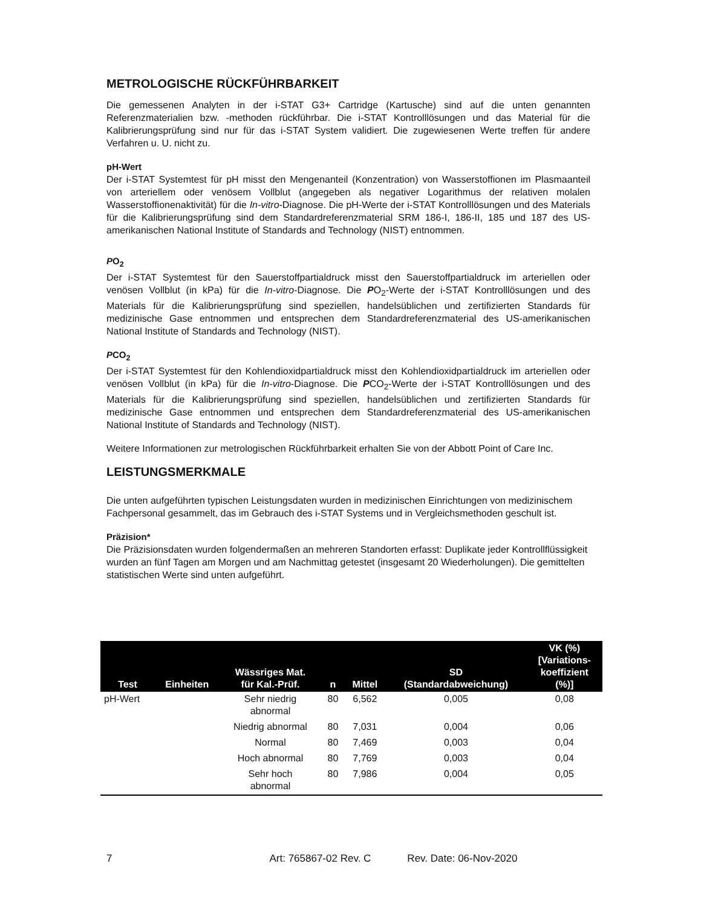METROLOGISCHE RÜCKFÜHRBARKEIT
Die gemessenen Analyten in der i-STAT G3+ Cartridge (Kartusche) sind auf die unten genannten Referenzmaterialien bzw. -methoden rückführbar. Die i-STAT Kontrolllösungen und das Material für die Kalibrierungsprüfung sind nur für das i-STAT System validiert. Die zugewiesenen Werte treffen für andere Verfahren u. U. nicht zu.
pH-Wert
Der i-STAT Systemtest für pH misst den Mengenanteil (Konzentration) von Wasserstoffionen im Plasmaanteil von arteriellem oder venösem Vollblut (angegeben als negativer Logarithmus der relativen molalen Wasserstoffionenaktivität) für die In-vitro-Diagnose. Die pH-Werte der i-STAT Kontrolllösungen und des Materials für die Kalibrierungsprüfung sind dem Standardreferenzmaterial SRM 186-I, 186-II, 185 und 187 des US-amerikanischen National Institute of Standards and Technology (NIST) entnommen.
PO<sub>2</sub>
Der i-STAT Systemtest für den Sauerstoffpartialdruck misst den Sauerstoffpartialdruck im arteriellen oder venösen Vollblut (in kPa) für die In-vitro-Diagnose. Die PO<sub>2</sub>-Werte der i-STAT Kontrolllösungen und des Materials für die Kalibrierungsprüfung sind speziellen, handelsüblichen und zertifizierten Standards für medizinische Gase entnommen und entsprechen dem Standardreferenzmaterial des US-amerikanischen National Institute of Standards and Technology (NIST).
PCO<sub>2</sub>
Der i-STAT Systemtest für den Kohlendioxidpartialdruck misst den Kohlendioxidpartialdruck im arteriellen oder venösen Vollblut (in kPa) für die In-vitro-Diagnose. Die PCO<sub>2</sub>-Werte der i-STAT Kontrolllösungen und des Materials für die Kalibrierungsprüfung sind speziellen, handelsüblichen und zertifizierten Standards für medizinische Gase entnommen und entsprechen dem Standardreferenzmaterial des US-amerikanischen National Institute of Standards and Technology (NIST).
Weitere Informationen zur metrologischen Rückführbarkeit erhalten Sie von der Abbott Point of Care Inc.
LEISTUNGSMERKMALE
Die unten aufgeführten typischen Leistungsdaten wurden in medizinischen Einrichtungen von medizinischem Fachpersonal gesammelt, das im Gebrauch des i-STAT Systems und in Vergleichsmethoden geschult ist.
Präzision*
Die Präzisionsdaten wurden folgendermaßen an mehreren Standorten erfasst: Duplikate jeder Kontrollflüssigkeit wurden an fünf Tagen am Morgen und am Nachmittag getestet (insgesamt 20 Wiederholungen). Die gemittelten statistischen Werte sind unten aufgeführt.
| Test | Einheiten | Wässriges Mat. für Kal.-Prüf. | n | Mittel | SD (Standardabweichung) | VK (%) [Variations- koeffizient (%)] |
| --- | --- | --- | --- | --- | --- | --- |
| pH-Wert | | Sehr niedrig abnormal | 80 | 6,562 | 0,005 | 0,08 |
| | | Niedrig abnormal | 80 | 7,031 | 0,004 | 0,06 |
| | | Normal | 80 | 7,469 | 0,003 | 0,04 |
| | | Hoch abnormal | 80 | 7,769 | 0,003 | 0,04 |
| | | Sehr hoch abnormal | 80 | 7,986 | 0,004 | 0,05 |
7 Art: 765867-02 Rev. C Rev. Date: 06-Nov-2020